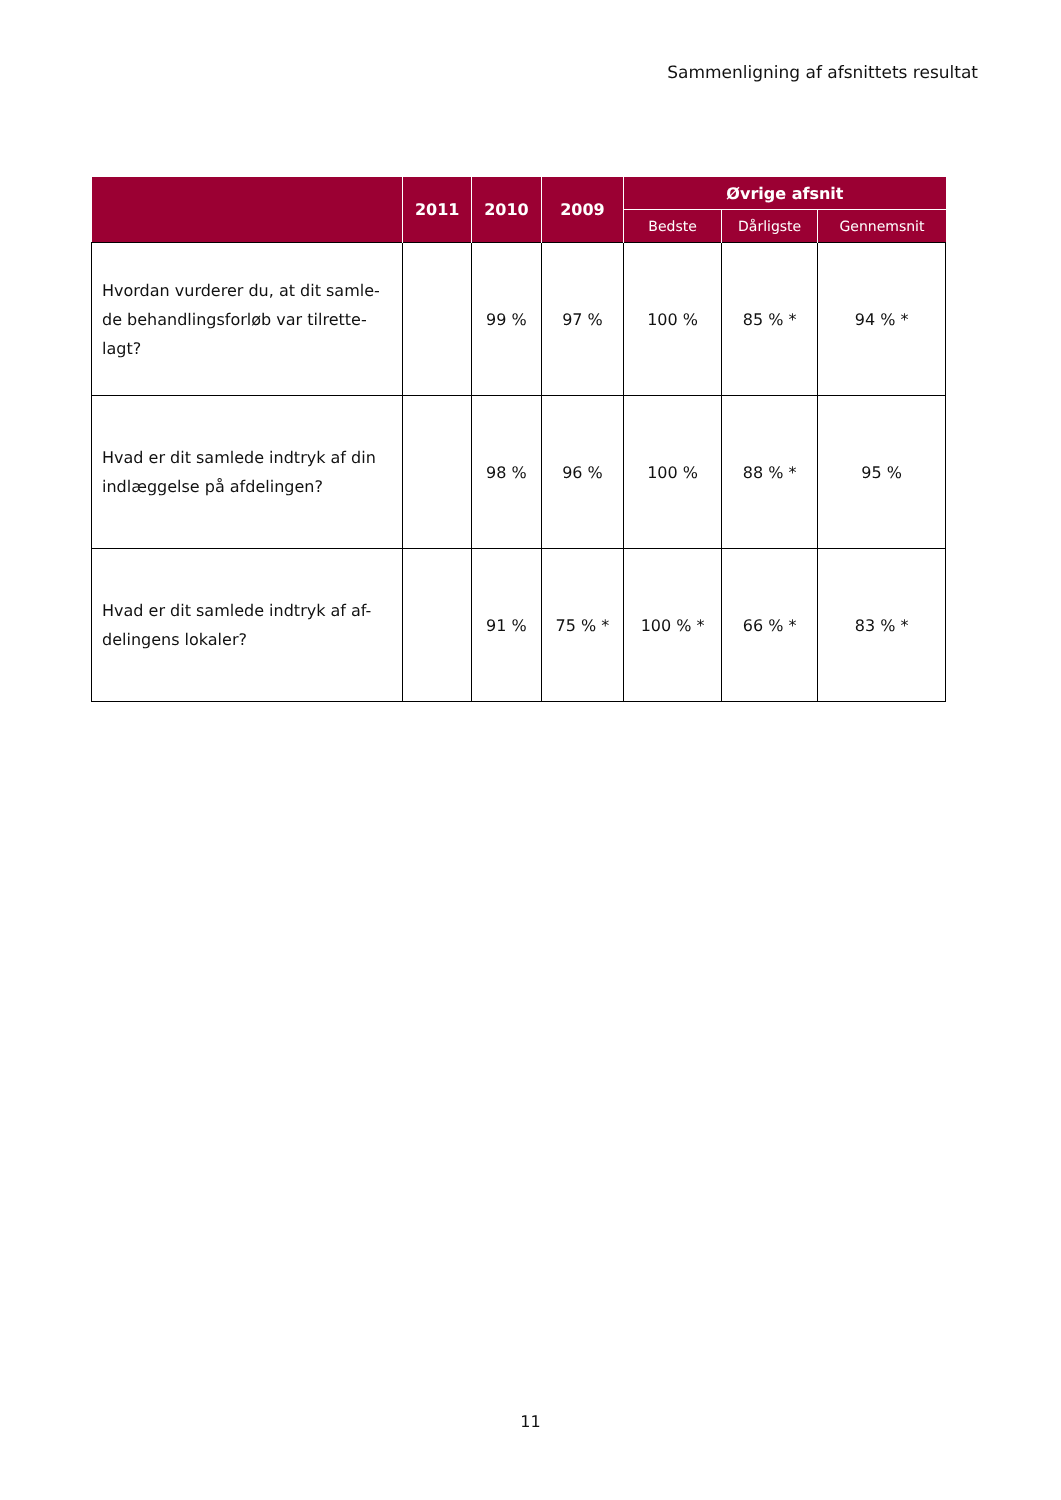Sammenligning af afsnittets resultat
| | 2011 | 2010 | 2009 | Øvrige afsnit | | |
| --- | --- | --- | --- | --- | --- | --- |
| | | | | Bedste | Dårligste | Gennemsnit |
| Hvordan vurderer du, at dit samle-de behandlingsforløb var tilrette-lagt? | | 99 % | 97 % | 100 % | 85 % * | 94 % * |
| Hvad er dit samlede indtryk af din indlæggelse på afdelingen? | | 98 % | 96 % | 100 % | 88 % * | 95 % |
| Hvad er dit samlede indtryk af af-delingens lokaler? | | 91 % | 75 % * | 100 % * | 66 % * | 83 % * |
11